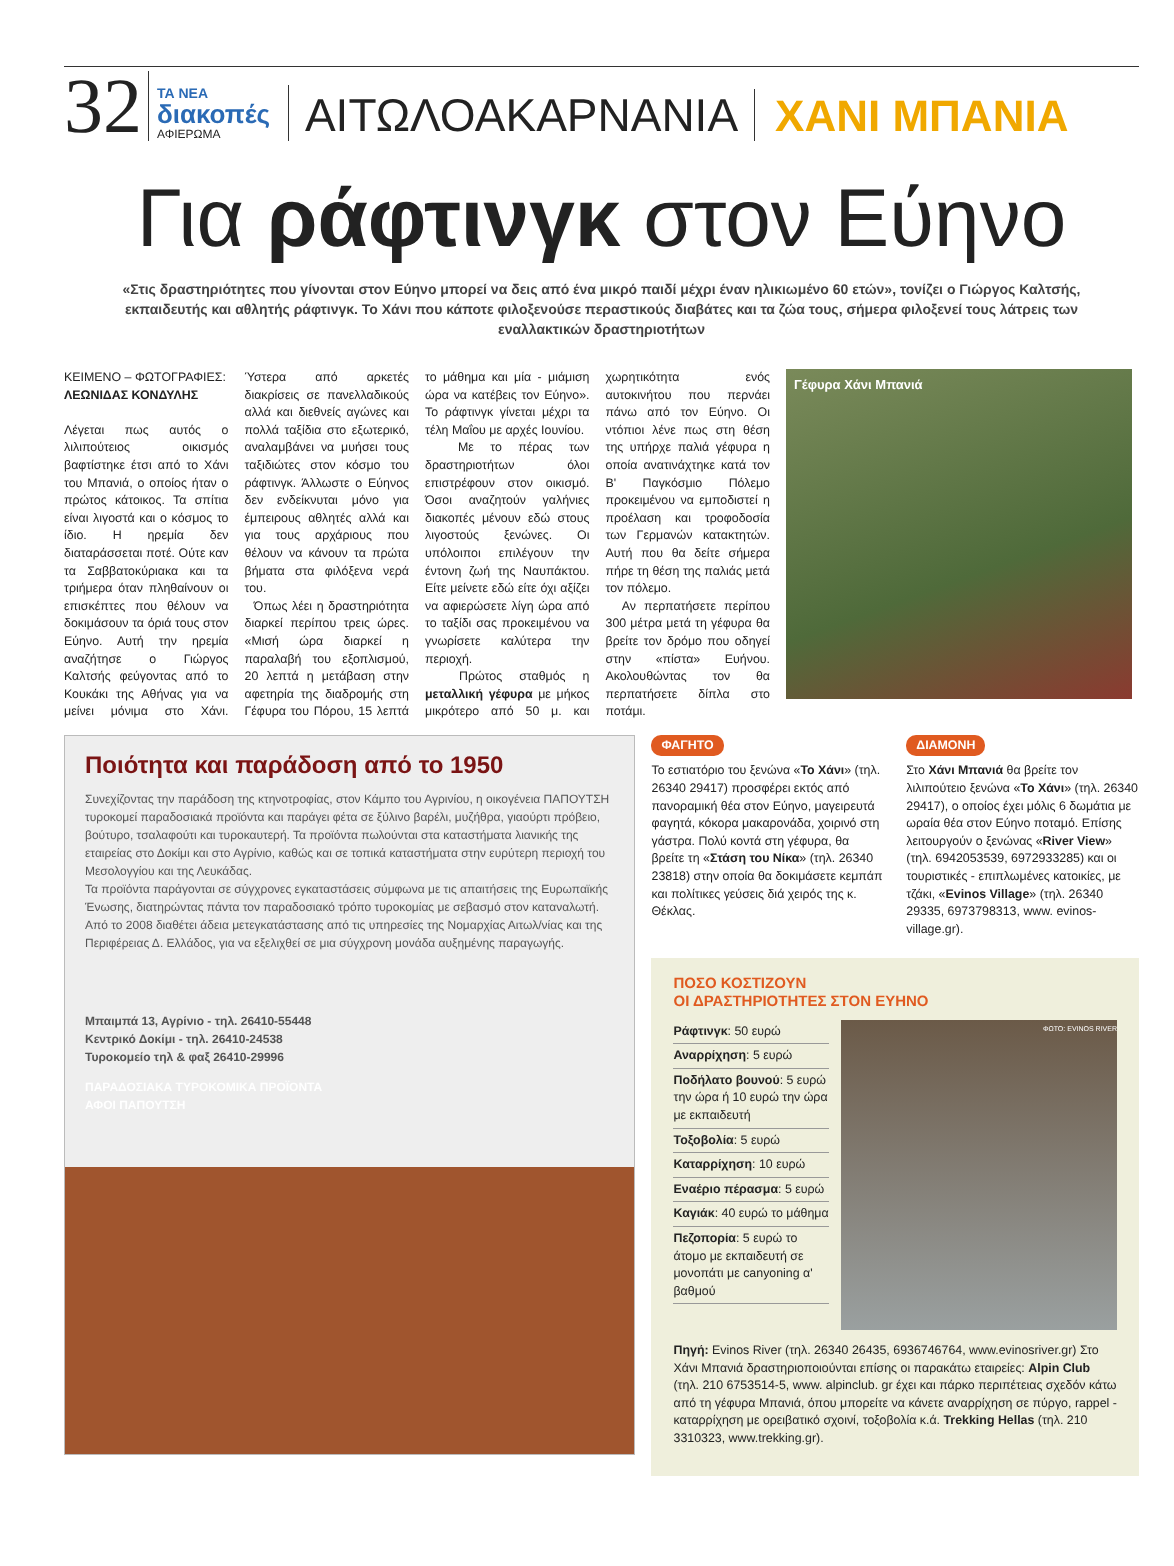32
ΤΑ ΝΕΑ
διακοπές
ΑΦΙΕΡΩΜΑ
ΑΙΤΩΛΟΑΚΑΡΝΑΝΙΑ
ΧΑΝΙ ΜΠΑΝΙΑ
Για ράφτινγκ στον Εύηνο
«Στις δραστηριότητες που γίνονται στον Εύηνο μπορεί να δεις από ένα μικρό παιδί μέχρι έναν ηλικιωμένο 60 ετών», τονίζει ο Γιώργος Καλτσής, εκπαιδευτής και αθλητής ράφτινγκ. Το Χάνι που κάποτε φιλοξενούσε περαστικούς διαβάτες και τα ζώα τους, σήμερα φιλοξενεί τους λάτρεις των εναλλακτικών δραστηριοτήτων
ΚΕΙΜΕΝΟ – ΦΩΤΟΓΡΑΦΙΕΣ:
ΛΕΩΝΙΔΑΣ ΚΟΝΔΥΛΗΣ
Λέγεται πως αυτός ο λιλιπούτειος οικισμός βαφτίστηκε έτσι από το Χάνι του Μπανιά, ο οποίος ήταν ο πρώτος κάτοικος. Τα σπίτια είναι λιγοστά και ο κόσμος το ίδιο. Η ηρεμία δεν διαταράσσεται ποτέ. Ούτε καν τα Σαββατοκύριακα και τα τριήμερα όταν πληθαίνουν οι επισκέπτες που θέλουν να δοκιμάσουν τα όριά τους στον Εύηνο. Αυτή την ηρεμία αναζήτησε ο Γιώργος Καλτσής φεύγοντας από το Κουκάκι της Αθήνας για να μείνει μόνιμα στο Χάνι. Ύστερα από αρκετές διακρίσεις σε πανελλαδικούς αλλά και διεθνείς αγώνες και πολλά ταξίδια στο εξωτερικό, αναλαμβάνει να μυήσει τους ταξιδιώτες στον κόσμο του ράφτινγκ. Άλλωστε ο Εύηνος δεν ενδείκνυται μόνο για έμπειρους αθλητές αλλά και για τους αρχάριους που θέλουν να κάνουν τα πρώτα βήματα στα φιλόξενα νερά του.
Όπως λέει η δραστηριότητα διαρκεί περίπου τρεις ώρες. «Μισή ώρα διαρκεί η παραλαβή του εξοπλισμού, 20 λεπτά η μετάβαση στην αφετηρία της διαδρομής στη Γέφυρα του Πόρου, 15 λεπτά το μάθημα και μία - μιάμιση ώρα να κατέβεις τον Εύηνο». Το ράφτινγκ γίνεται μέχρι τα τέλη Μαΐου με αρχές Ιουνίου.
Με το πέρας των δραστηριοτήτων όλοι επιστρέφουν στον οικισμό. Όσοι αναζητούν γαλήνιες διακοπές μένουν εδώ στους λιγοστούς ξενώνες. Οι υπόλοιποι επιλέγουν την έντονη ζωή της Ναυπάκτου. Είτε μείνετε εδώ είτε όχι αξίζει να αφιερώσετε λίγη ώρα από το ταξίδι σας προκειμένου να γνωρίσετε καλύτερα την περιοχή.
Πρώτος σταθμός η μεταλλική γέφυρα με μήκος μικρότερο από 50 μ. και χωρητικότητα ενός αυτοκινήτου που περνάει πάνω από τον Εύηνο. Οι ντόπιοι λένε πως στη θέση της υπήρχε παλιά γέφυρα η οποία ανατινάχτηκε κατά τον Β' Παγκόσμιο Πόλεμο προκειμένου να εμποδιστεί η προέλαση και τροφοδοσία των Γερμανών κατακτητών. Αυτή που θα δείτε σήμερα πήρε τη θέση της παλιάς μετά τον πόλεμο.
Αν περπατήσετε περίπου 300 μέτρα μετά τη γέφυρα θα βρείτε τον δρόμο που οδηγεί στην «πίστα» Ευήνου. Ακολουθώντας τον θα περπατήσετε δίπλα στο ποτάμι.
Γέφυρα Χάνι Μπανιά
Ποιότητα και παράδοση από το 1950
Συνεχίζοντας την παράδοση της κτηνοτροφίας, στον Κάμπο του Αγρινίου, η οικογένεια ΠΑΠΟΥΤΣΗ τυροκομεί παραδοσιακά προϊόντα και παράγει φέτα σε ξύλινο βαρέλι, μυζήθρα, γιαούρτι πρόβειο, βούτυρο, τσαλαφούτι και τυροκαυτερή. Τα προϊόντα πωλούνται στα καταστήματα λιανικής της εταιρείας στο Δοκίμι και στο Αγρίνιο, καθώς και σε τοπικά καταστήματα στην ευρύτερη περιοχή του Μεσολογγίου και της Λευκάδας.
Τα προϊόντα παράγονται σε σύγχρονες εγκαταστάσεις σύμφωνα με τις απαιτήσεις της Ευρωπαϊκής Ένωσης, διατηρώντας πάντα τον παραδοσιακό τρόπο τυροκομίας με σεβασμό στον καταναλωτή.
Από το 2008 διαθέτει άδεια μετεγκατάστασης από τις υπηρεσίες της Νομαρχίας Αιτωλ/νίας και της Περιφέρειας Δ. Ελλάδος, για να εξελιχθεί σε μια σύγχρονη μονάδα αυξημένης παραγωγής.
Μπαιμπά 13, Αγρίνιο - τηλ. 26410-55448
Κεντρικό Δοκίμι - τηλ. 26410-24538
Τυροκομείο τηλ & φαξ 26410-29996
ΠΑΡΑΔΟΣΙΑΚΑ ΤΥΡΟΚΟΜΙΚΑ ΠΡΟΪΟΝΤΑ
ΑΦΟΙ ΠΑΠΟΥΤΣΗ
ΦΑΓΗΤΟ
Το εστιατόριο του ξενώνα «Το Χάνι» (τηλ. 26340 29417) προσφέρει εκτός από πανοραμική θέα στον Εύηνο, μαγειρευτά φαγητά, κόκορα μακαρονάδα, χοιρινό στη γάστρα. Πολύ κοντά στη γέφυρα, θα βρείτε τη «Στάση του Νίκα» (τηλ. 26340 23818) στην οποία θα δοκιμάσετε κεμπάπ και πολίτικες γεύσεις διά χειρός της κ. Θέκλας.
ΔΙΑΜΟΝΗ
Στο Χάνι Μπανιά θα βρείτε τον λιλιπούτειο ξενώνα «Το Χάνι» (τηλ. 26340 29417), ο οποίος έχει μόλις 6 δωμάτια με ωραία θέα στον Εύηνο ποταμό. Επίσης λειτουργούν ο ξενώνας «River View» (τηλ. 6942053539, 6972933285) και οι τουριστικές - επιπλωμένες κατοικίες, με τζάκι, «Evinos Village» (τηλ. 26340 29335, 6973798313, www. evinos-village.gr).
ΠΟΣΟ ΚΟΣΤΙΖΟΥΝ
ΟΙ ΔΡΑΣΤΗΡΙΟΤΗΤΕΣ ΣΤΟΝ ΕΥΗΝΟ
Ράφτινγκ: 50 ευρώ
Αναρρίχηση: 5 ευρώ
Ποδήλατο βουνού: 5 ευρώ την ώρα ή 10 ευρώ την ώρα με εκπαιδευτή
Τοξοβολία: 5 ευρώ
Καταρρίχηση: 10 ευρώ
Εναέριο πέρασμα: 5 ευρώ
Καγιάκ: 40 ευρώ το μάθημα
Πεζοπορία: 5 ευρώ το άτομο με εκπαιδευτή σε μονοπάτι με canyoning α' βαθμού
ΦΩΤΟ: EVINOS RIVER
Πηγή: Evinos River (τηλ. 26340 26435, 6936746764, www.evinosriver.gr) Στο Χάνι Μπανιά δραστηριοποιούνται επίσης οι παρακάτω εταιρείες: Alpin Club (τηλ. 210 6753514-5, www. alpinclub. gr έχει και πάρκο περιπέτειας σχεδόν κάτω από τη γέφυρα Μπανιά, όπου μπορείτε να κάνετε αναρρίχηση σε πύργο, rappel - καταρρίχηση με ορειβατικό σχοινί, τοξοβολία κ.ά. Trekking Hellas (τηλ. 210 3310323, www.trekking.gr).